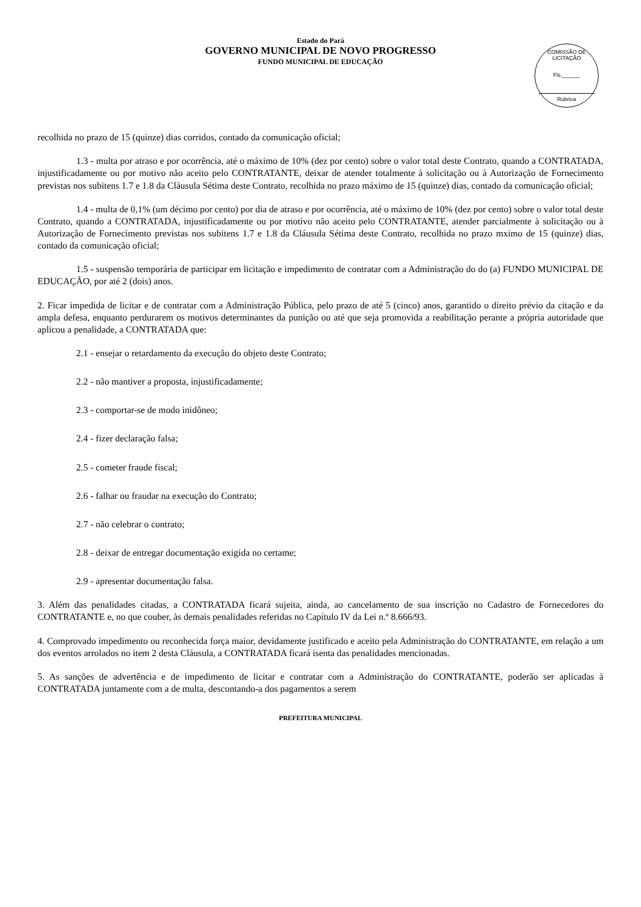Estado do Pará
GOVERNO MUNICIPAL DE NOVO PROGRESSO
FUNDO MUNICIPAL DE EDUCAÇÃO
COMISSÃO DE LICITAÇÃO
Fls.______
Rubrica
recolhida no prazo de 15 (quinze) dias corridos, contado da comunicação oficial;
1.3 - multa por atraso e por ocorrência, até o máximo de 10% (dez por cento) sobre o valor total deste Contrato, quando a CONTRATADA, injustificadamente ou por motivo não aceito pelo CONTRATANTE, deixar de atender totalmente à solicitação ou à Autorização de Fornecimento previstas nos subitens 1.7 e 1.8 da Cláusula Sétima deste Contrato, recolhida no prazo máximo de 15 (quinze) dias, contado da comunicação oficial;
1.4 - multa de 0,1% (um décimo por cento) por dia de atraso e por ocorrência, até o máximo de 10% (dez por cento) sobre o valor total deste Contrato, quando a CONTRATADA, injustificadamente ou por motivo não aceito pelo CONTRATANTE, atender parcialmente à solicitação ou à Autorização de Fornecimento previstas nos subitens 1.7 e 1.8 da Cláusula Sétima deste Contrato, recolhida no prazo mximo de 15 (quinze) dias, contado da comunicação oficial;
1.5 - suspensão temporária de participar em licitação e impedimento de contratar com a Administração do do (a) FUNDO MUNICIPAL DE EDUCAÇÃO, por até 2 (dois) anos.
2. Ficar impedida de licitar e de contratar com a Administração Pública, pelo prazo de até 5 (cinco) anos, garantido o direito prévio da citação e da ampla defesa, enquanto perdurarem os motivos determinantes da punição ou até que seja promovida a reabilitação perante a própria autoridade que aplicou a penalidade, a CONTRATADA que:
2.1 - ensejar o retardamento da execução do objeto deste Contrato;
2.2 - não mantiver a proposta, injustificadamente;
2.3 - comportar-se de modo inidôneo;
2.4 - fizer declaração falsa;
2.5 - cometer fraude fiscal;
2.6 - falhar ou fraudar na execução do Contrato;
2.7 - não celebrar o contrato;
2.8 - deixar de entregar documentação exigida no certame;
2.9 - apresentar documentação falsa.
3. Além das penalidades citadas, a CONTRATADA ficará sujeita, ainda, ao cancelamento de sua inscrição no Cadastro de Fornecedores do CONTRATANTE e, no que couber, às demais penalidades referidas no Capítulo IV da Lei n.º 8.666/93.
4. Comprovado impedimento ou reconhecida força maior, devidamente justificado e aceito pela Administração do CONTRATANTE, em relação a um dos eventos arrolados no item 2 desta Cláusula, a CONTRATADA ficará isenta das penalidades mencionadas.
5. As sanções de advertência e de impedimento de licitar e contratar com a Administração do CONTRATANTE, poderão ser aplicadas à CONTRATADA juntamente com a de multa, descontando-a dos pagamentos a serem
PREFEITURA MUNICIPAL